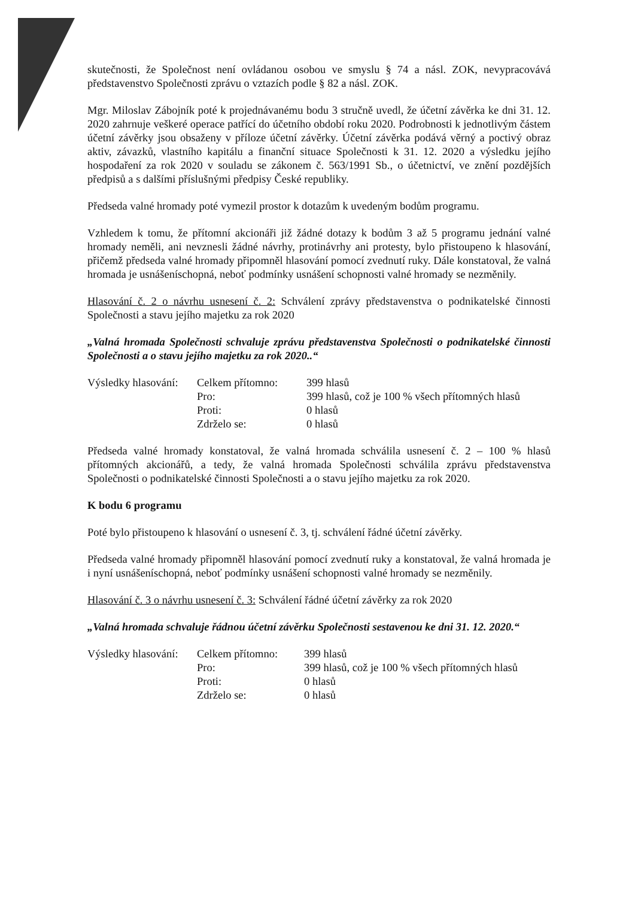skutečnosti, že Společnost není ovládanou osobou ve smyslu § 74 a násl. ZOK, nevypracovává představenstvo Společnosti zprávu o vztazích podle § 82 a násl. ZOK.
Mgr. Miloslav Zábojník poté k projednávanému bodu 3 stručně uvedl, že účetní závěrka ke dni 31. 12. 2020 zahrnuje veškeré operace patřící do účetního období roku 2020. Podrobnosti k jednotlivým částem účetní závěrky jsou obsaženy v příloze účetní závěrky. Účetní závěrka podává věrný a poctivý obraz aktiv, závazků, vlastního kapitálu a finanční situace Společnosti k 31. 12. 2020 a výsledku jejího hospodaření za rok 2020 v souladu se zákonem č. 563/1991 Sb., o účetnictví, ve znění pozdějších předpisů a s dalšími příslušnými předpisy České republiky.
Předseda valné hromady poté vymezil prostor k dotazům k uvedeným bodům programu.
Vzhledem k tomu, že přítomní akcionáři již žádné dotazy k bodům 3 až 5 programu jednání valné hromady neměli, ani nevznesli žádné návrhy, protinávrhy ani protesty, bylo přistoupeno k hlasování, přičemž předseda valné hromady připomněl hlasování pomocí zvednutí ruky. Dále konstatoval, že valná hromada je usnášeníschopná, neboť podmínky usnášení schopnosti valné hromady se nezměnily.
Hlasování č. 2 o návrhu usnesení č. 2: Schválení zprávy představenstva o podnikatelské činnosti Společnosti a stavu jejího majetku za rok 2020
„Valná hromada Společnosti schvaluje zprávu představenstva Společnosti o podnikatelské činnosti Společnosti a o stavu jejího majetku za rok 2020..“
| Výsledky hlasování: | Celkem přítomno: | 399 hlasů |
| | Pro: | 399 hlasů, což je 100 % všech přítomných hlasů |
| | Proti: | 0 hlasů |
| | Zdrželo se: | 0 hlasů |
Předseda valné hromady konstatoval, že valná hromada schválila usnesení č. 2 – 100 % hlasů přítomných akcionářů, a tedy, že valná hromada Společnosti schválila zprávu představenstva Společnosti o podnikatelské činnosti Společnosti a o stavu jejího majetku za rok 2020.
K bodu 6 programu
Poté bylo přistoupeno k hlasování o usnesení č. 3, tj. schválení řádné účetní závěrky.
Předseda valné hromady připomněl hlasování pomocí zvednutí ruky a konstatoval, že valná hromada je i nyní usnášeníschopná, neboť podmínky usnášení schopnosti valné hromady se nezměnily.
Hlasování č. 3 o návrhu usnesení č. 3: Schválení řádné účetní závěrky za rok 2020
„Valná hromada schvaluje řádnou účetní závěrku Společnosti sestavenou ke dni 31. 12. 2020.“
| Výsledky hlasování: | Celkem přítomno: | 399 hlasů |
| | Pro: | 399 hlasů, což je 100 % všech přítomných hlasů |
| | Proti: | 0 hlasů |
| | Zdrželo se: | 0 hlasů |